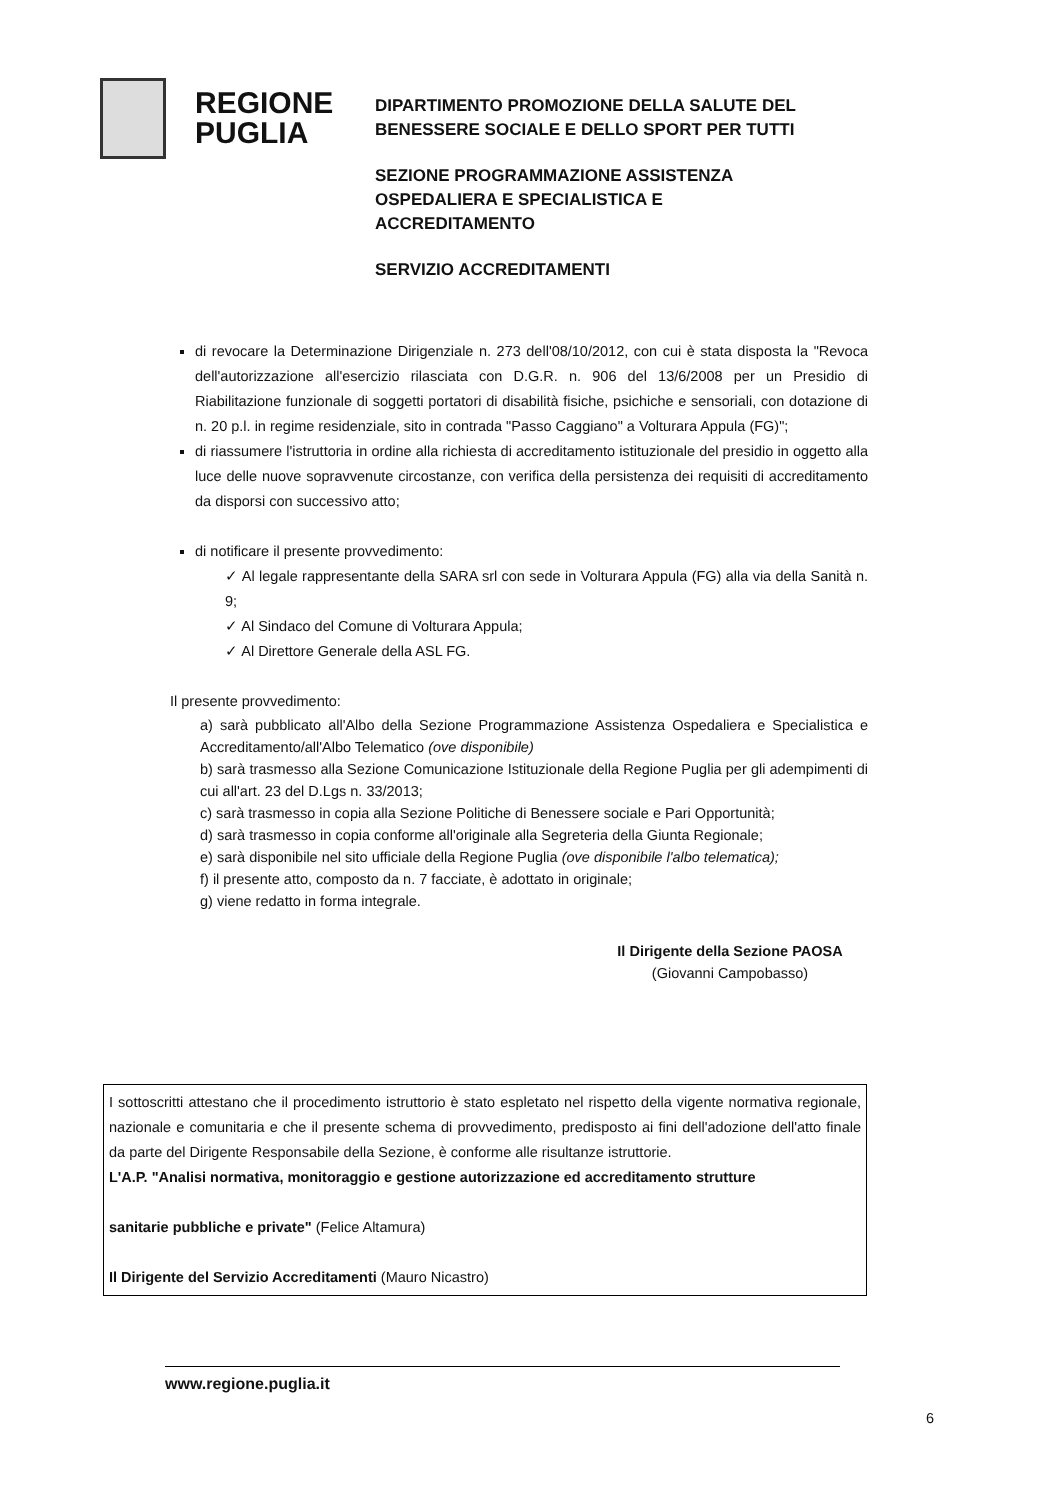REGIONE
PUGLIA
DIPARTIMENTO PROMOZIONE DELLA SALUTE DEL
BENESSERE SOCIALE E DELLO SPORT PER TUTTI
SEZIONE PROGRAMMAZIONE ASSISTENZA
OSPEDALIERA E SPECIALISTICA E
ACCREDITAMENTO
SERVIZIO ACCREDITAMENTI
di revocare la Determinazione Dirigenziale n. 273 dell'08/10/2012, con cui è stata disposta la "Revoca dell'autorizzazione all'esercizio rilasciata con D.G.R. n. 906 del 13/6/2008 per un Presidio di Riabilitazione funzionale di soggetti portatori di disabilità fisiche, psichiche e sensoriali, con dotazione di n. 20 p.l. in regime residenziale, sito in contrada "Passo Caggiano" a Volturara Appula (FG)";
di riassumere l'istruttoria in ordine alla richiesta di accreditamento istituzionale del presidio in oggetto alla luce delle nuove sopravvenute circostanze, con verifica della persistenza dei requisiti di accreditamento da disporsi con successivo atto;
di notificare il presente provvedimento:
✓ Al legale rappresentante della SARA srl con sede in Volturara Appula (FG) alla via della Sanità n. 9;
✓ Al Sindaco del Comune di Volturara Appula;
✓ Al Direttore Generale della ASL FG.
Il presente provvedimento:
a) sarà pubblicato all'Albo della Sezione Programmazione Assistenza Ospedaliera e Specialistica e Accreditamento/all'Albo Telematico (ove disponibile)
b) sarà trasmesso alla Sezione Comunicazione Istituzionale della Regione Puglia per gli adempimenti di cui all'art. 23 del D.Lgs n. 33/2013;
c) sarà trasmesso in copia alla Sezione Politiche di Benessere sociale e Pari Opportunità;
d) sarà trasmesso in copia conforme all'originale alla Segreteria della Giunta Regionale;
e) sarà disponibile nel sito ufficiale della Regione Puglia (ove disponibile l'albo telematica);
f) il presente atto, composto da n. 7 facciate, è adottato in originale;
g) viene redatto in forma integrale.
Il Dirigente della Sezione PAOSA
(Giovanni Campobasso)
I sottoscritti attestano che il procedimento istruttorio è stato espletato nel rispetto della vigente normativa regionale, nazionale e comunitaria e che il presente schema di provvedimento, predisposto ai fini dell'adozione dell'atto finale da parte del Dirigente Responsabile della Sezione, è conforme alle risultanze istruttorie.
L'A.P. "Analisi normativa, monitoraggio e gestione autorizzazione ed accreditamento strutture
sanitarie pubbliche e private" (Felice Altamura)
Il Dirigente del Servizio Accreditamenti (Mauro Nicastro)
www.regione.puglia.it
6